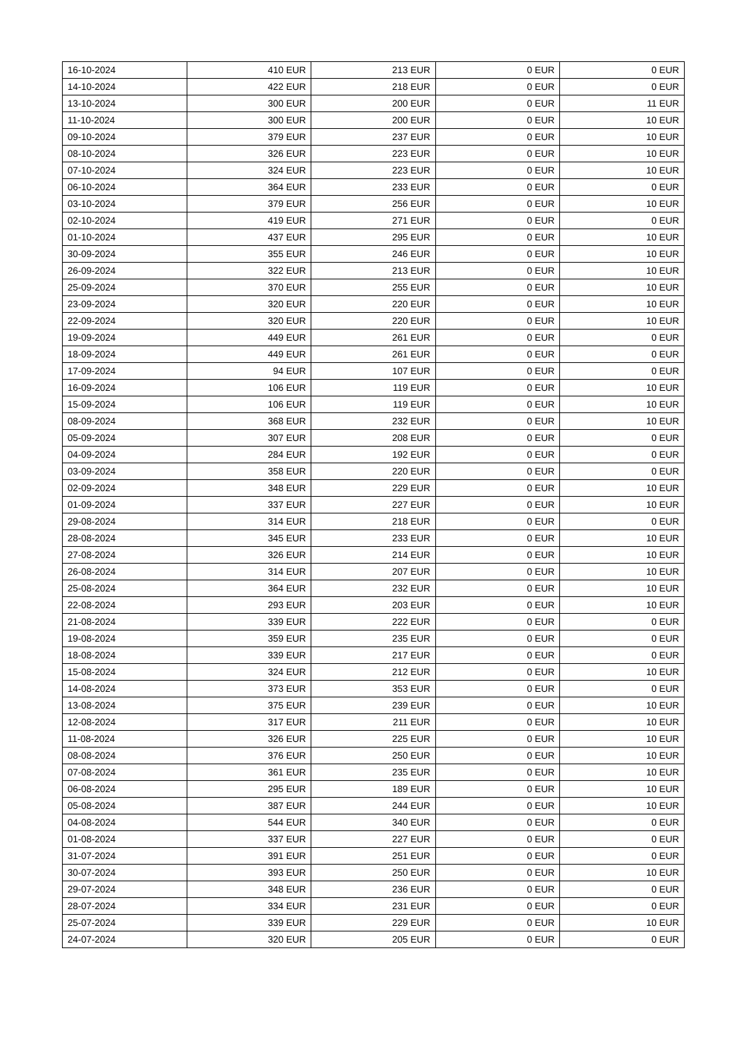| 16-10-2024 | 410 EUR | 213 EUR | 0 EUR | 0 EUR |
| 14-10-2024 | 422 EUR | 218 EUR | 0 EUR | 0 EUR |
| 13-10-2024 | 300 EUR | 200 EUR | 0 EUR | 11 EUR |
| 11-10-2024 | 300 EUR | 200 EUR | 0 EUR | 10 EUR |
| 09-10-2024 | 379 EUR | 237 EUR | 0 EUR | 10 EUR |
| 08-10-2024 | 326 EUR | 223 EUR | 0 EUR | 10 EUR |
| 07-10-2024 | 324 EUR | 223 EUR | 0 EUR | 10 EUR |
| 06-10-2024 | 364 EUR | 233 EUR | 0 EUR | 0 EUR |
| 03-10-2024 | 379 EUR | 256 EUR | 0 EUR | 10 EUR |
| 02-10-2024 | 419 EUR | 271 EUR | 0 EUR | 0 EUR |
| 01-10-2024 | 437 EUR | 295 EUR | 0 EUR | 10 EUR |
| 30-09-2024 | 355 EUR | 246 EUR | 0 EUR | 10 EUR |
| 26-09-2024 | 322 EUR | 213 EUR | 0 EUR | 10 EUR |
| 25-09-2024 | 370 EUR | 255 EUR | 0 EUR | 10 EUR |
| 23-09-2024 | 320 EUR | 220 EUR | 0 EUR | 10 EUR |
| 22-09-2024 | 320 EUR | 220 EUR | 0 EUR | 10 EUR |
| 19-09-2024 | 449 EUR | 261 EUR | 0 EUR | 0 EUR |
| 18-09-2024 | 449 EUR | 261 EUR | 0 EUR | 0 EUR |
| 17-09-2024 | 94 EUR | 107 EUR | 0 EUR | 0 EUR |
| 16-09-2024 | 106 EUR | 119 EUR | 0 EUR | 10 EUR |
| 15-09-2024 | 106 EUR | 119 EUR | 0 EUR | 10 EUR |
| 08-09-2024 | 368 EUR | 232 EUR | 0 EUR | 10 EUR |
| 05-09-2024 | 307 EUR | 208 EUR | 0 EUR | 0 EUR |
| 04-09-2024 | 284 EUR | 192 EUR | 0 EUR | 0 EUR |
| 03-09-2024 | 358 EUR | 220 EUR | 0 EUR | 0 EUR |
| 02-09-2024 | 348 EUR | 229 EUR | 0 EUR | 10 EUR |
| 01-09-2024 | 337 EUR | 227 EUR | 0 EUR | 10 EUR |
| 29-08-2024 | 314 EUR | 218 EUR | 0 EUR | 0 EUR |
| 28-08-2024 | 345 EUR | 233 EUR | 0 EUR | 10 EUR |
| 27-08-2024 | 326 EUR | 214 EUR | 0 EUR | 10 EUR |
| 26-08-2024 | 314 EUR | 207 EUR | 0 EUR | 10 EUR |
| 25-08-2024 | 364 EUR | 232 EUR | 0 EUR | 10 EUR |
| 22-08-2024 | 293 EUR | 203 EUR | 0 EUR | 10 EUR |
| 21-08-2024 | 339 EUR | 222 EUR | 0 EUR | 0 EUR |
| 19-08-2024 | 359 EUR | 235 EUR | 0 EUR | 0 EUR |
| 18-08-2024 | 339 EUR | 217 EUR | 0 EUR | 0 EUR |
| 15-08-2024 | 324 EUR | 212 EUR | 0 EUR | 10 EUR |
| 14-08-2024 | 373 EUR | 353 EUR | 0 EUR | 0 EUR |
| 13-08-2024 | 375 EUR | 239 EUR | 0 EUR | 10 EUR |
| 12-08-2024 | 317 EUR | 211 EUR | 0 EUR | 10 EUR |
| 11-08-2024 | 326 EUR | 225 EUR | 0 EUR | 10 EUR |
| 08-08-2024 | 376 EUR | 250 EUR | 0 EUR | 10 EUR |
| 07-08-2024 | 361 EUR | 235 EUR | 0 EUR | 10 EUR |
| 06-08-2024 | 295 EUR | 189 EUR | 0 EUR | 10 EUR |
| 05-08-2024 | 387 EUR | 244 EUR | 0 EUR | 10 EUR |
| 04-08-2024 | 544 EUR | 340 EUR | 0 EUR | 0 EUR |
| 01-08-2024 | 337 EUR | 227 EUR | 0 EUR | 0 EUR |
| 31-07-2024 | 391 EUR | 251 EUR | 0 EUR | 0 EUR |
| 30-07-2024 | 393 EUR | 250 EUR | 0 EUR | 10 EUR |
| 29-07-2024 | 348 EUR | 236 EUR | 0 EUR | 0 EUR |
| 28-07-2024 | 334 EUR | 231 EUR | 0 EUR | 0 EUR |
| 25-07-2024 | 339 EUR | 229 EUR | 0 EUR | 10 EUR |
| 24-07-2024 | 320 EUR | 205 EUR | 0 EUR | 0 EUR |